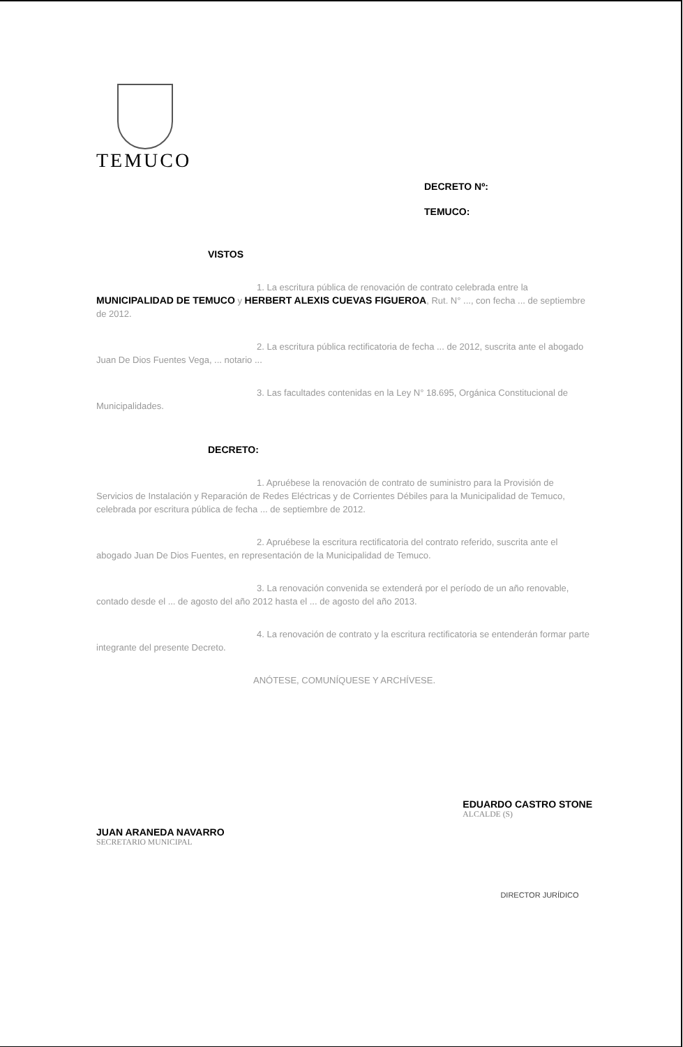TEMUCO
DECRETO Nº:
TEMUCO:
VISTOS
1. La escritura pública de renovación de contrato celebrada entre la MUNICIPALIDAD DE TEMUCO y HERBERT ALEXIS CUEVAS FIGUEROA, Rut. N° ..., con fecha ... de septiembre de 2012.
2. La escritura pública rectificatoria de fecha ... de 2012, suscrita ante el abogado Juan De Dios Fuentes Vega, ... notario ...
3. Las facultades contenidas en la Ley N° 18.695, Orgánica Constitucional de Municipalidades.
DECRETO:
1. Apruébese la renovación de contrato de suministro para la Provisión de Servicios de Instalación y Reparación de Redes Eléctricas y de Corrientes Débiles para la Municipalidad de Temuco, celebrada por escritura pública de fecha ... de septiembre de 2012.
2. Apruébese la escritura rectificatoria del contrato referido, suscrita ante el abogado Juan De Dios Fuentes, en representación de la Municipalidad de Temuco.
3. La renovación convenida se extenderá por el período de un año renovable, contado desde el ... de agosto del año 2012 hasta el ... de agosto del año 2013.
4. La renovación de contrato y la escritura rectificatoria se entenderán formar parte integrante del presente Decreto.
ANÓTESE, COMUNÍQUESE Y ARCHÍVESE.
JUAN ARANEDA NAVARRO
SECRETARIO MUNICIPAL
EDUARDO CASTRO STONE
ALCALDE (S)
DIRECTOR JURÍDICO